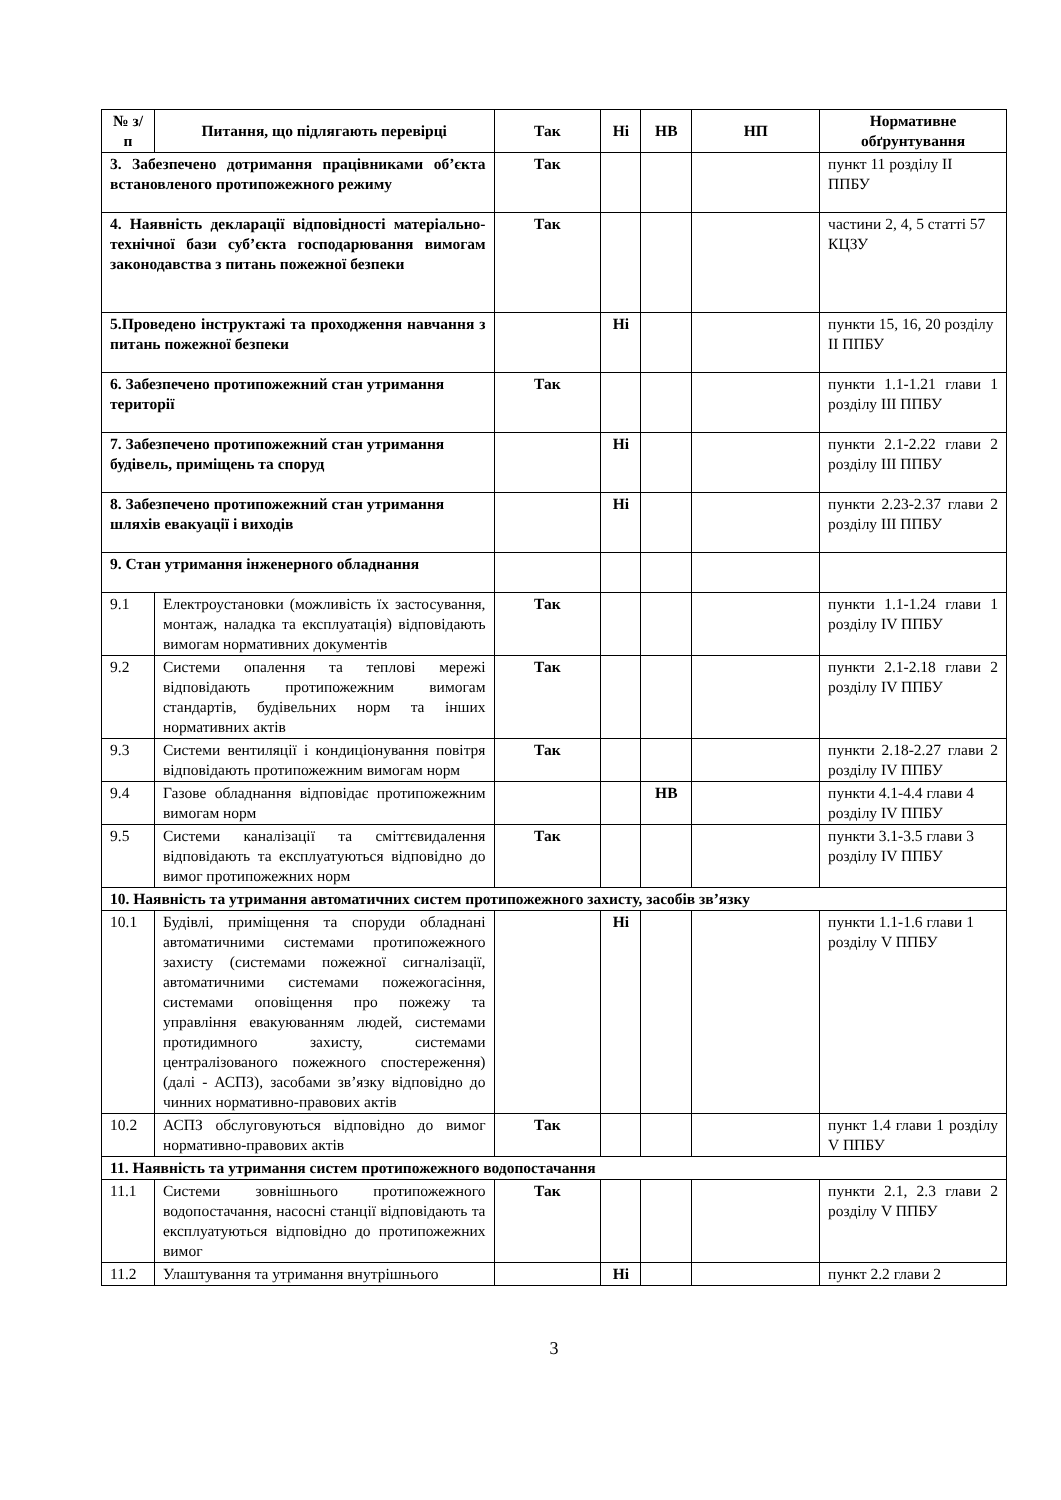| № з/п | Питання, що підлягають перевірці | Так | Ні | НВ | НП | Нормативне обґрунтування |
| --- | --- | --- | --- | --- | --- | --- |
| 3. Забезпечено дотримання працівниками об’єкта встановленого протипожежного режиму | | Так | | | | пункт 11 розділу II ППБУ |
| 4. Наявність декларації відповідності матеріально-технічної бази суб’єкта господарювання вимогам законодавства з питань пожежної безпеки | | Так | | | | частини 2, 4, 5 статті 57 КЦЗУ |
| 5.Проведено інструктажі та проходження навчання з питань пожежної безпеки | | | Ні | | | пункти 15, 16, 20 розділу II ППБУ |
| 6. Забезпечено протипожежний стан утримання території | | Так | | | | пункти 1.1-1.21 глави 1 розділу III ППБУ |
| 7. Забезпечено протипожежний стан утримання будівель, приміщень та споруд | | | Ні | | | пункти 2.1-2.22 глави 2 розділу III ППБУ |
| 8. Забезпечено протипожежний стан утримання шляхів евакуації і виходів | | | Ні | | | пункти 2.23-2.37 глави 2 розділу III ППБУ |
| 9. Стан утримання інженерного обладнання | | | | | | |
| 9.1 | Електроустановки (можливість їх застосування, монтаж, наладка та експлуатація) відповідають вимогам нормативних документів | Так | | | | пункти 1.1-1.24 глави 1 розділу IV ППБУ |
| 9.2 | Системи опалення та теплові мережі відповідають протипожежним вимогам стандартів, будівельних норм та інших нормативних актів | Так | | | | пункти 2.1-2.18 глави 2 розділу IV ППБУ |
| 9.3 | Системи вентиляції і кондиціонування повітря відповідають протипожежним вимогам норм | Так | | | | пункти 2.18-2.27 глави 2 розділу IV ППБУ |
| 9.4 | Газове обладнання відповідає протипожежним вимогам норм | | | НВ | | пункти 4.1-4.4 глави 4 розділу IV ППБУ |
| 9.5 | Системи каналізації та сміттєвидалення відповідають та експлуатуються відповідно до вимог протипожежних норм | Так | | | | пункти 3.1-3.5 глави 3 розділу IV ППБУ |
| 10. Наявність та утримання автоматичних систем протипожежного захисту, засобів зв’язку | | | | | | |
| 10.1 | Будівлі, приміщення та споруди обладнані автоматичними системами протипожежного захисту (системами пожежної сигналізації, автоматичними системами пожежогасіння, системами оповіщення про пожежу та управління евакуюванням людей, системами протидимного захисту, системами централізованого пожежного спостереження) (далі - АСПЗ), засобами зв’язку відповідно до чинних нормативно-правових актів | | Ні | | | пункти 1.1-1.6 глави 1 розділу V ППБУ |
| 10.2 | АСПЗ обслуговуються відповідно до вимог нормативно-правових актів | Так | | | | пункт 1.4 глави 1 розділу V ППБУ |
| 11. Наявність та утримання систем протипожежного водопостачання | | | | | | |
| 11.1 | Системи зовнішнього протипожежного водопостачання, насосні станції відповідають та експлуатуються відповідно до протипожежних вимог | Так | | | | пункти 2.1, 2.3 глави 2 розділу V ППБУ |
| 11.2 | Улаштування та утримання внутрішнього | | Ні | | | пункт 2.2 глави 2 |
3